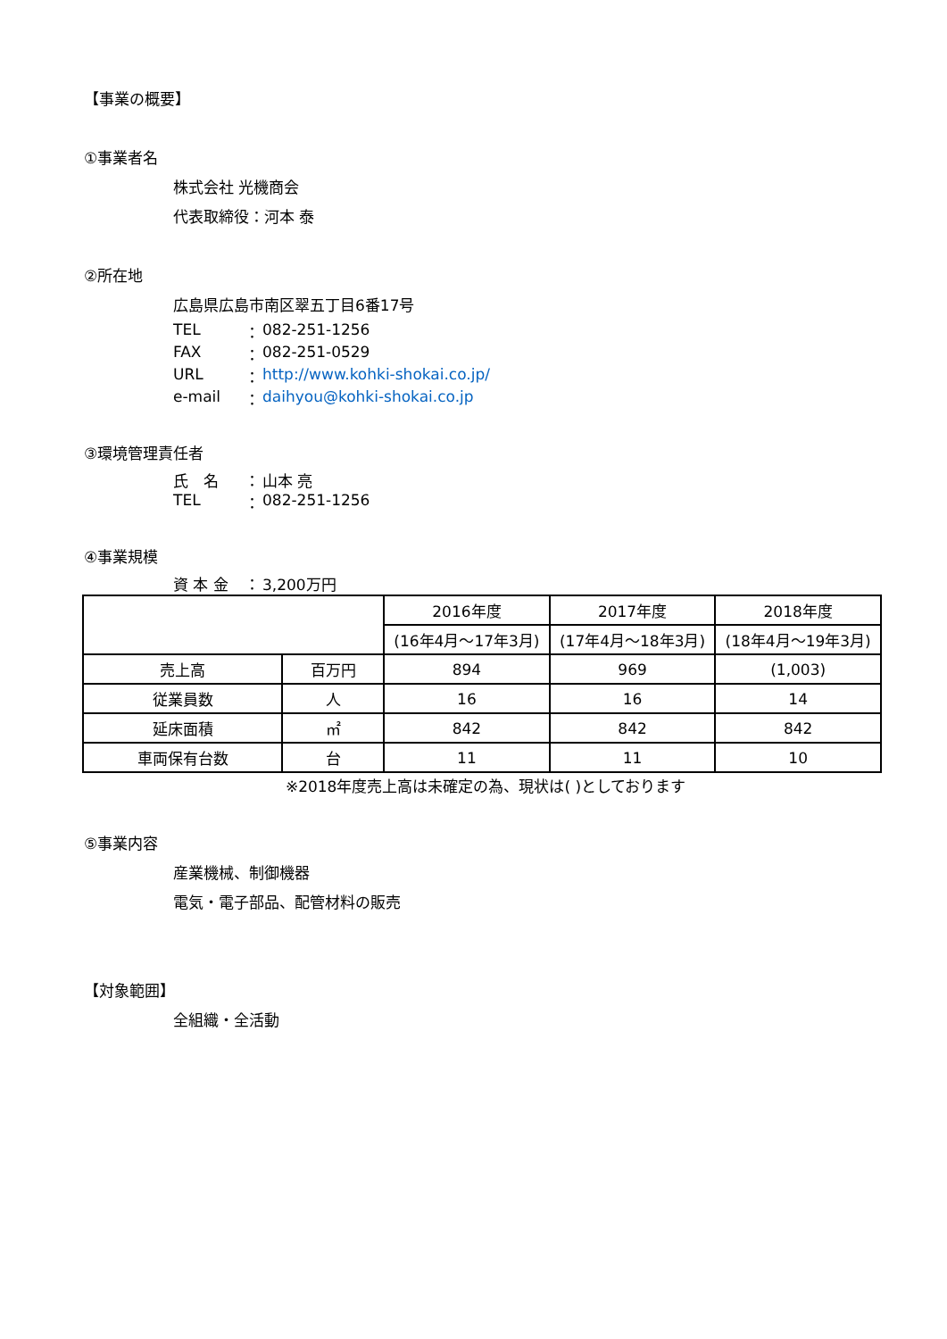【事業の概要】
①事業者名
株式会社 光機商会
代表取締役：河本 泰
②所在地
広島県広島市南区翠五丁目6番17号
TEL ： 082-251-1256
FAX ： 082-251-0529
URL ： http://www.kohki-shokai.co.jp/
e-mail ： daihyou@kohki-shokai.co.jp
③環境管理責任者
氏　名 ： 山本 亮
TEL ： 082-251-1256
④事業規模
資 本 金 ： 3,200万円
| | | 2016年度 | 2017年度 | 2018年度 |
| | | (16年4月～17年3月) | (17年4月～18年3月) | (18年4月～19年3月) |
| 売上高 | 百万円 | 894 | 969 | (1,003) |
| 従業員数 | 人 | 16 | 16 | 14 |
| 延床面積 | ㎡ | 842 | 842 | 842 |
| 車両保有台数 | 台 | 11 | 11 | 10 |
※2018年度売上高は未確定の為、現状は( )としております
⑤事業内容
産業機械、制御機器
電気・電子部品、配管材料の販売
【対象範囲】
全組織・全活動